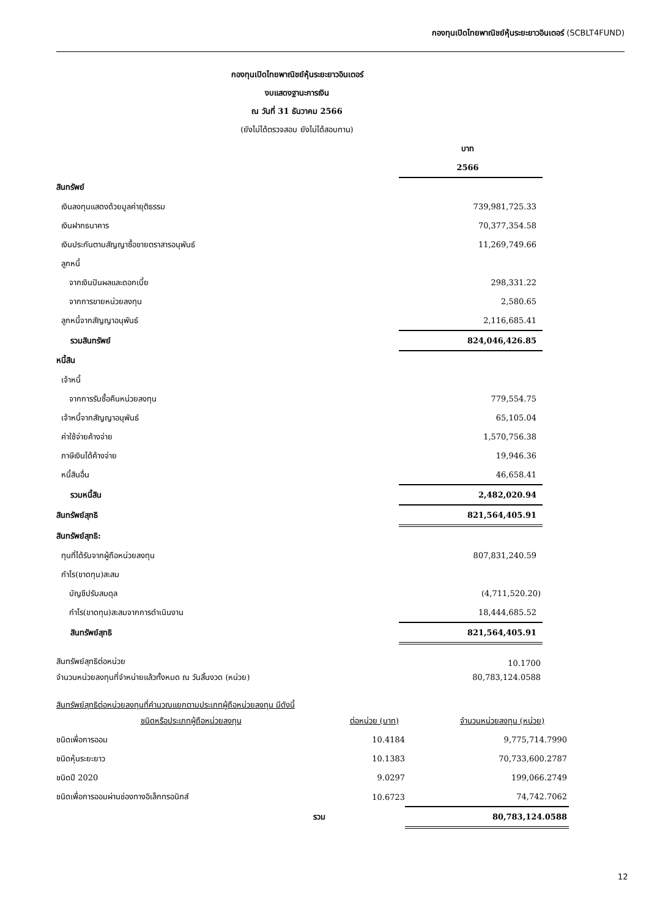กองทุนเปิดไทยพาณิชย์หุ้นระยะยาวอินเตอร์ (SCBLT4FUND)
กองทุนเปิดไทยพาณิชย์หุ้นระยะยาวอินเตอร์
งบแสดงฐานะการเงิน
ณ วันที่ 31 ธันวาคม 2566
(ยังไม่ได้ตรวจสอบ ยังไม่ได้สอบทาน)
| | บาท |
| | 2566 |
| สินทรัพย์ | |
| เงินลงทุนแสดงด้วยมูลค่ายุติธรรม | 739,981,725.33 |
| เงินฝากธนาคาร | 70,377,354.58 |
| เงินประกันตามสัญญาซื้อขายตราสารอนุพันธ์ | 11,269,749.66 |
| ลูกหนี้ | |
| จากเงินปันผลและดอกเบี้ย | 298,331.22 |
| จากการขายหน่วยลงทุน | 2,580.65 |
| ลูกหนี้จากสัญญาอนุพันธ์ | 2,116,685.41 |
| รวมสินทรัพย์ | 824,046,426.85 |
| หนี้สิน | |
| เจ้าหนี้ | |
| จากการรับซื้อคืนหน่วยลงทุน | 779,554.75 |
| เจ้าหนี้จากสัญญาอนุพันธ์ | 65,105.04 |
| ค่าใช้จ่ายค้างจ่าย | 1,570,756.38 |
| ภาษีเงินได้ค้างจ่าย | 19,946.36 |
| หนี้สินอื่น | 46,658.41 |
| รวมหนี้สิน | 2,482,020.94 |
| สินทรัพย์สุทธิ | 821,564,405.91 |
| สินทรัพย์สุทธิ: | |
| ทุนที่ได้รับจากผู้ถือหน่วยลงทุน | 807,831,240.59 |
| กำไร(ขาดทุน)สะสม | |
| บัญชีปรับสมดุล | (4,711,520.20) |
| กำไร(ขาดทุน)สะสมจากการดำเนินงาน | 18,444,685.52 |
| สินทรัพย์สุทธิ | 821,564,405.91 |
| สินทรัพย์สุทธิต่อหน่วย | 10.1700 |
| จำนวนหน่วยลงทุนที่จำหน่ายแล้วทั้งหมด ณ วันสิ้นงวด (หน่วย) | 80,783,124.0588 |
| สินทรัพย์สุทธิต่อหน่วยลงทุนที่คำนวณแยกตามประเภทผู้ถือหน่วยลงทุน มีดังนี้ | |
| ชนิดหรือประเภทผู้ถือหน่วยลงทุน | ต่อหน่วย (บาท) | จำนวนหน่วยลงทุน (หน่วย) |
| ชนิดเพื่อการออม | 10.4184 | 9,775,714.7990 |
| ชนิดหุ้นระยะยาว | 10.1383 | 70,733,600.2787 |
| ชนิดปี 2020 | 9.0297 | 199,066.2749 |
| ชนิดเพื่อการออมผ่านช่องทางอิเล็กทรอนิกส์ | 10.6723 | 74,742.7062 |
| รวม | | 80,783,124.0588 |
12